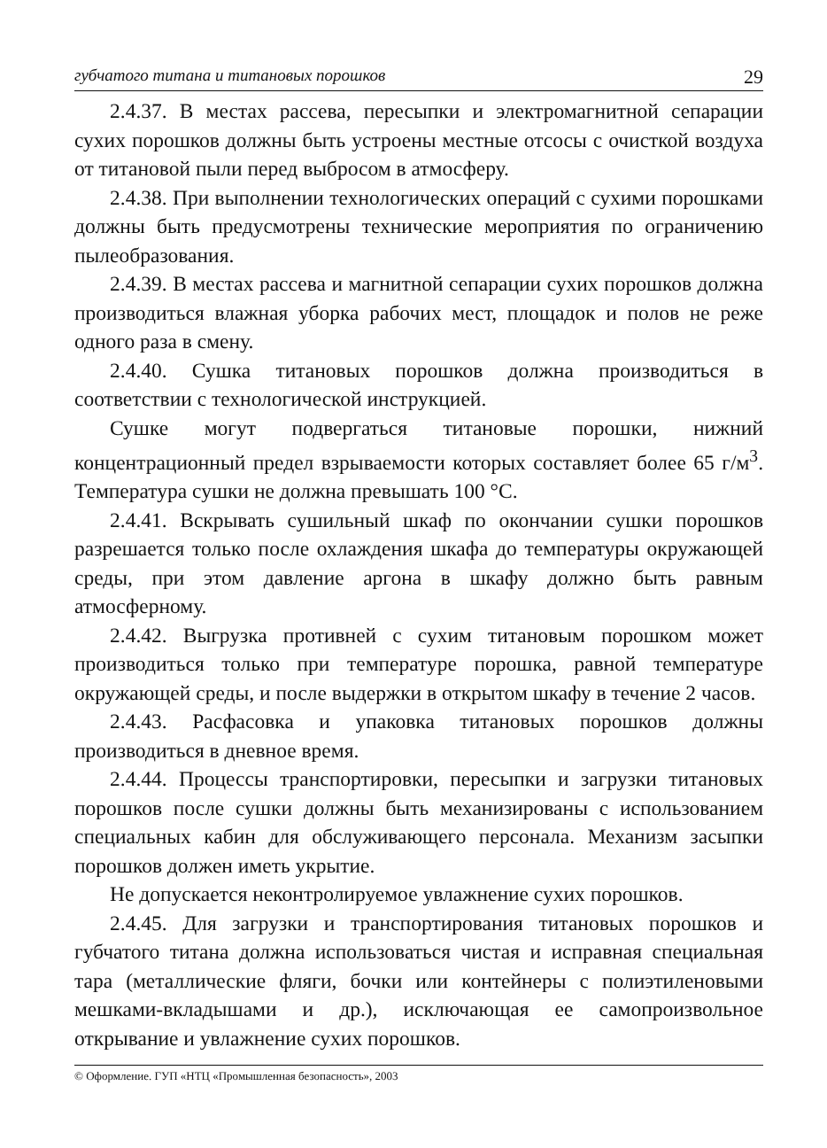губчатого титана и титановых порошков 29
2.4.37. В местах рассева, пересыпки и электромагнитной сепарации сухих порошков должны быть устроены местные отсосы с очисткой воздуха от титановой пыли перед выбросом в атмосферу.
2.4.38. При выполнении технологических операций с сухими порошками должны быть предусмотрены технические мероприятия по ограничению пылеобразования.
2.4.39. В местах рассева и магнитной сепарации сухих порошков должна производиться влажная уборка рабочих мест, площадок и полов не реже одного раза в смену.
2.4.40. Сушка титановых порошков должна производиться в соответствии с технологической инструкцией.
Сушке могут подвергаться титановые порошки, нижний концентрационный предел взрываемости которых составляет более 65 г/м<sup>3</sup>. Температура сушки не должна превышать 100 °С.
2.4.41. Вскрывать сушильный шкаф по окончании сушки порошков разрешается только после охлаждения шкафа до температуры окружающей среды, при этом давление аргона в шкафу должно быть равным атмосферному.
2.4.42. Выгрузка противней с сухим титановым порошком может производиться только при температуре порошка, равной температуре окружающей среды, и после выдержки в открытом шкафу в течение 2 часов.
2.4.43. Расфасовка и упаковка титановых порошков должны производиться в дневное время.
2.4.44. Процессы транспортировки, пересыпки и загрузки титановых порошков после сушки должны быть механизированы с использованием специальных кабин для обслуживающего персонала. Механизм засыпки порошков должен иметь укрытие.
Не допускается неконтролируемое увлажнение сухих порошков.
2.4.45. Для загрузки и транспортирования титановых порошков и губчатого титана должна использоваться чистая и исправная специальная тара (металлические фляги, бочки или контейнеры с полиэтиленовыми мешками-вкладышами и др.), исключающая ее самопроизвольное открывание и увлажнение сухих порошков.
© Оформление. ГУП «НТЦ «Промышленная безопасность», 2003